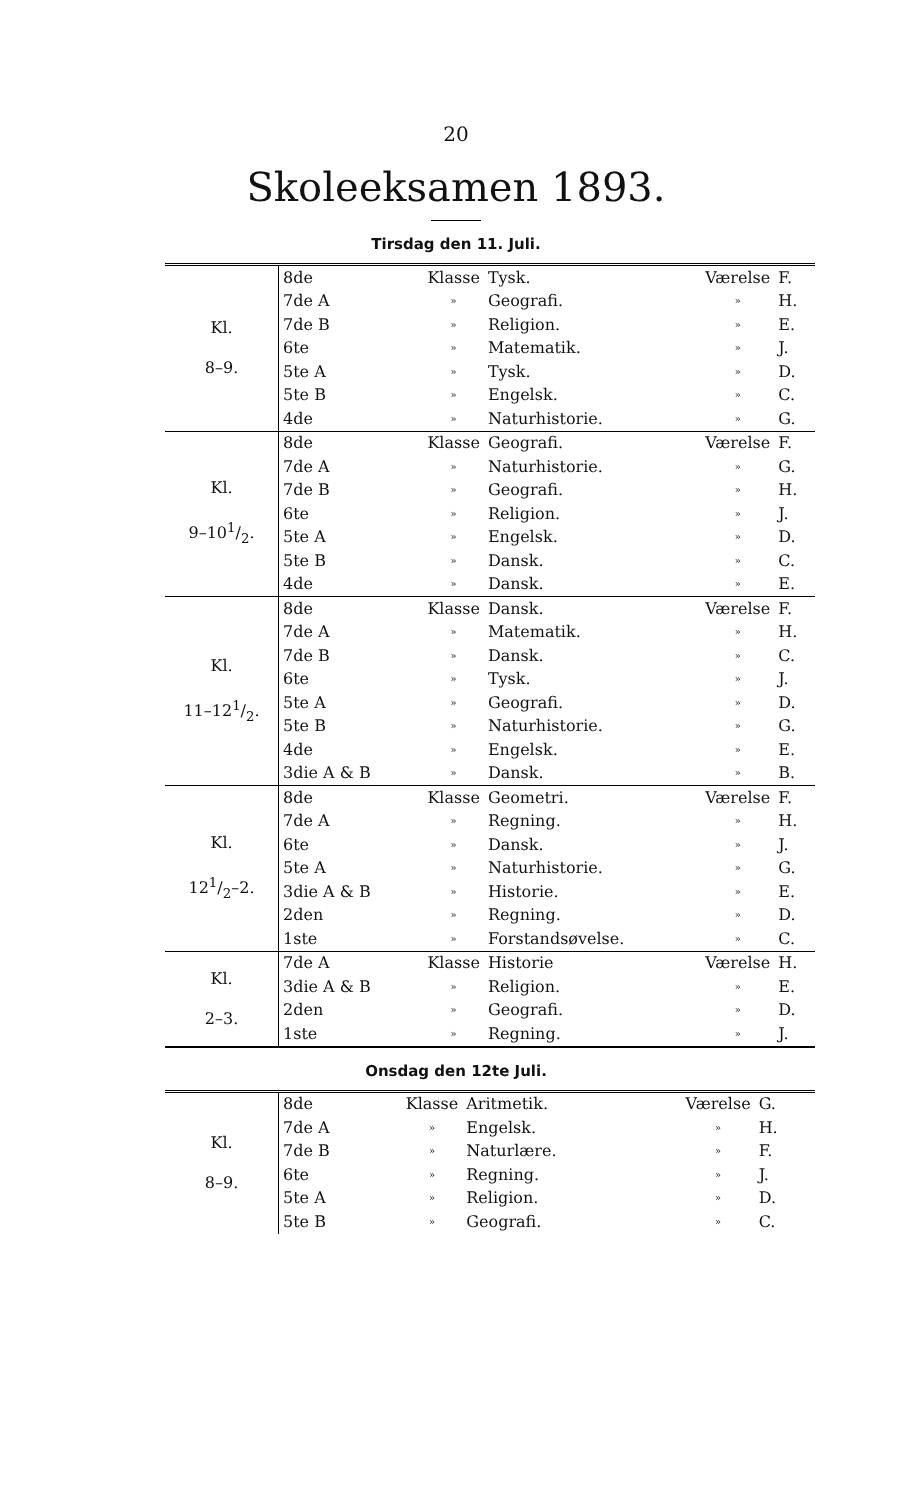20
Skoleeksamen 1893.
Tirsdag den 11. Juli.
| Kl. 8–9. | 8de | Klasse | Tysk. | Værelse | F. |
| | 7de A | » | Geografi. | » | H. |
| | 7de B | » | Religion. | » | E. |
| | 6te | » | Matematik. | » | J. |
| | 5te A | » | Tysk. | » | D. |
| | 5te B | » | Engelsk. | » | C. |
| | 4de | » | Naturhistorie. | » | G. |
| Kl. 9–101/2. | 8de | Klasse | Geografi. | Værelse | F. |
| | 7de A | » | Naturhistorie. | » | G. |
| | 7de B | » | Geografi. | » | H. |
| | 6te | » | Religion. | » | J. |
| | 5te A | » | Engelsk. | » | D. |
| | 5te B | » | Dansk. | » | C. |
| | 4de | » | Dansk. | » | E. |
| Kl. 11–121/2. | 8de | Klasse | Dansk. | Værelse | F. |
| | 7de A | » | Matematik. | » | H. |
| | 7de B | » | Dansk. | » | C. |
| | 6te | » | Tysk. | » | J. |
| | 5te A | » | Geografi. | » | D. |
| | 5te B | » | Naturhistorie. | » | G. |
| | 4de | » | Engelsk. | » | E. |
| | 3die A & B | » | Dansk. | » | B. |
| Kl. 121/2–2. | 8de | Klasse | Geometri. | Værelse | F. |
| | 7de A | » | Regning. | » | H. |
| | 6te | » | Dansk. | » | J. |
| | 5te A | » | Naturhistorie. | » | G. |
| | 3die A & B | » | Historie. | » | E. |
| | 2den | » | Regning. | » | D. |
| | 1ste | » | Forstandsøvelse. | » | C. |
| Kl. 2–3. | 7de A | Klasse | Historie | Værelse | H. |
| | 3die A & B | » | Religion. | » | E. |
| | 2den | » | Geografi. | » | D. |
| | 1ste | » | Regning. | » | J. |
Onsdag den 12te Juli.
| Kl. 8–9. | 8de | Klasse | Aritmetik. | Værelse | G. |
| | 7de A | » | Engelsk. | » | H. |
| | 7de B | » | Naturlære. | » | F. |
| | 6te | » | Regning. | » | J. |
| | 5te A | » | Religion. | » | D. |
| | 5te B | » | Geografi. | » | C. |